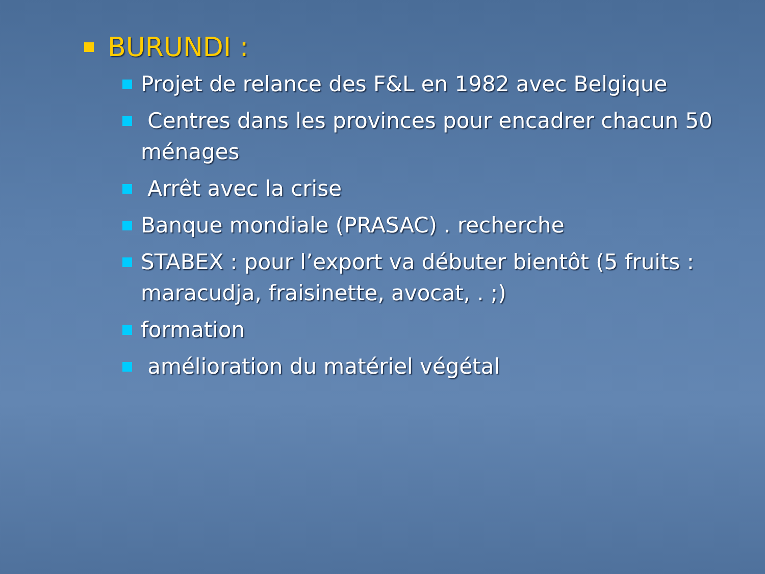BURUNDI :
Projet de relance des F&L en 1982 avec Belgique
Centres dans les provinces pour encadrer chacun 50 ménages
Arrêt avec la crise
Banque mondiale (PRASAC) . recherche
STABEX : pour l’export va débuter bientôt (5 fruits : maracudja, fraisinette, avocat, . ;)
formation
amélioration du matériel végétal